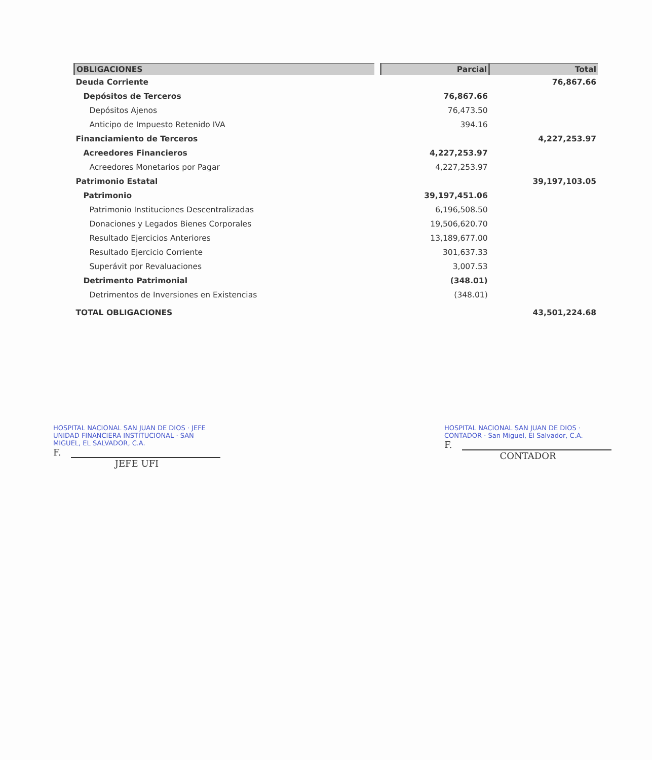| OBLIGACIONES | | Parcial | Total |
| --- | --- | --- | --- |
| Deuda Corriente | | | 76,867.66 |
| Depósitos de Terceros | | 76,867.66 | |
| Depósitos Ajenos | | 76,473.50 | |
| Anticipo de Impuesto Retenido IVA | | 394.16 | |
| Financiamiento de Terceros | | | 4,227,253.97 |
| Acreedores Financieros | | 4,227,253.97 | |
| Acreedores Monetarios por Pagar | | 4,227,253.97 | |
| Patrimonio Estatal | | | 39,197,103.05 |
| Patrimonio | | 39,197,451.06 | |
| Patrimonio Instituciones Descentralizadas | | 6,196,508.50 | |
| Donaciones y Legados Bienes Corporales | | 19,506,620.70 | |
| Resultado Ejercicios Anteriores | | 13,189,677.00 | |
| Resultado Ejercicio Corriente | | 301,637.33 | |
| Superávit por Revaluaciones | | 3,007.53 | |
| Detrimento Patrimonial | | (348.01) | |
| Detrimentos de Inversiones en Existencias | | (348.01) | |
| TOTAL OBLIGACIONES | | | 43,501,224.68 |
HOSPITAL NACIONAL SAN JUAN DE DIOS · JEFE UNIDAD FINANCIERA INSTITUCIONAL · SAN MIGUEL, EL SALVADOR, C.A.
F.
JEFE UFI
HOSPITAL NACIONAL SAN JUAN DE DIOS · CONTADOR · San Miguel, El Salvador, C.A.
F.
CONTADOR